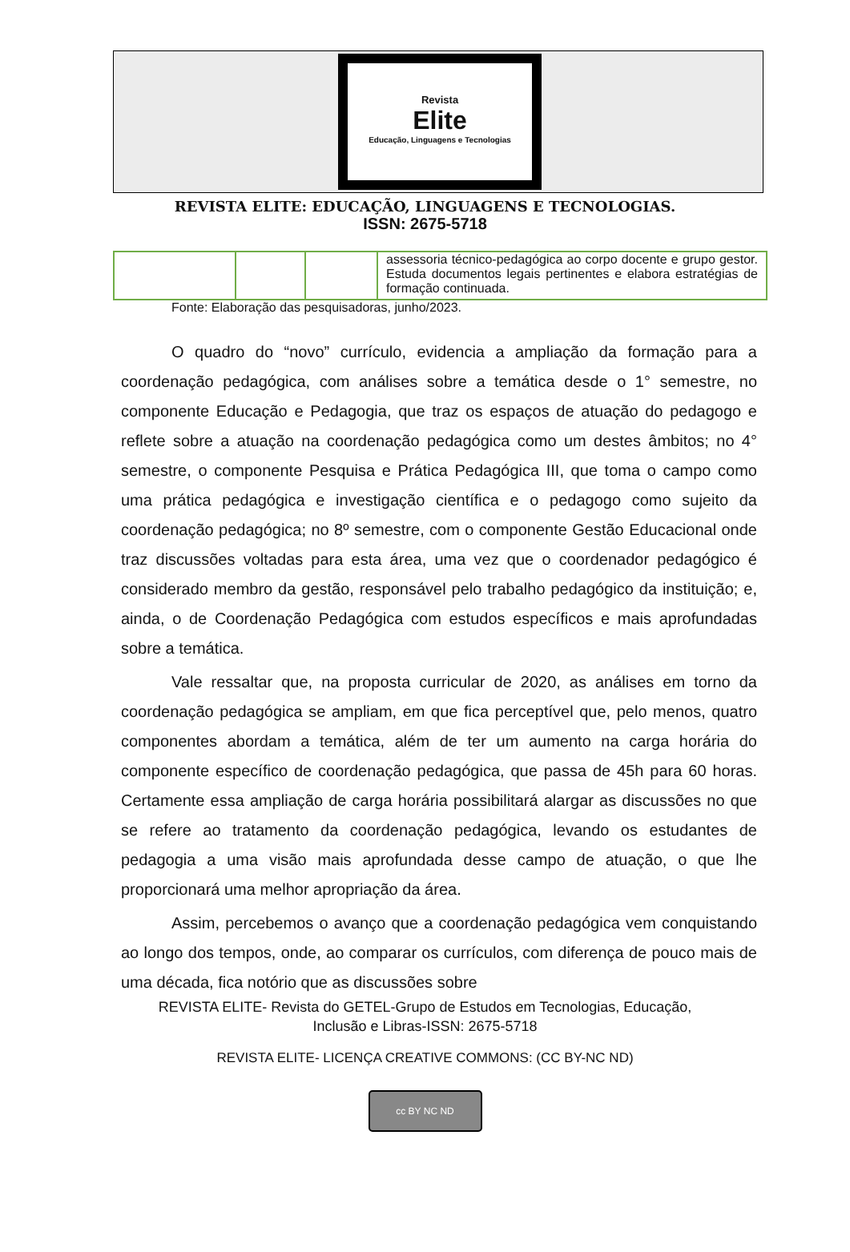Revista
Elite
Educação, Linguagens e Tecnologias
REVISTA ELITE: EDUCAÇÃO, LINGUAGENS E TECNOLOGIAS.
ISSN: 2675-5718
| | | | assessoria técnico-pedagógica ao corpo docente e grupo gestor. Estuda documentos legais pertinentes e elabora estratégias de formação continuada. |
Fonte: Elaboração das pesquisadoras, junho/2023.
O quadro do “novo” currículo, evidencia a ampliação da formação para a coordenação pedagógica, com análises sobre a temática desde o 1° semestre, no componente Educação e Pedagogia, que traz os espaços de atuação do pedagogo e reflete sobre a atuação na coordenação pedagógica como um destes âmbitos; no 4° semestre, o componente Pesquisa e Prática Pedagógica III, que toma o campo como uma prática pedagógica e investigação científica e o pedagogo como sujeito da coordenação pedagógica; no 8º semestre, com o componente Gestão Educacional onde traz discussões voltadas para esta área, uma vez que o coordenador pedagógico é considerado membro da gestão, responsável pelo trabalho pedagógico da instituição; e, ainda, o de Coordenação Pedagógica com estudos específicos e mais aprofundadas sobre a temática.
Vale ressaltar que, na proposta curricular de 2020, as análises em torno da coordenação pedagógica se ampliam, em que fica perceptível que, pelo menos, quatro componentes abordam a temática, além de ter um aumento na carga horária do componente específico de coordenação pedagógica, que passa de 45h para 60 horas. Certamente essa ampliação de carga horária possibilitará alargar as discussões no que se refere ao tratamento da coordenação pedagógica, levando os estudantes de pedagogia a uma visão mais aprofundada desse campo de atuação, o que lhe proporcionará uma melhor apropriação da área.
Assim, percebemos o avanço que a coordenação pedagógica vem conquistando ao longo dos tempos, onde, ao comparar os currículos, com diferença de pouco mais de uma década, fica notório que as discussões sobre
REVISTA ELITE- Revista do GETEL-Grupo de Estudos em Tecnologias, Educação,
Inclusão e Libras-ISSN: 2675-5718
REVISTA ELITE- LICENÇA CREATIVE COMMONS: (CC BY-NC ND)
cc BY NC ND